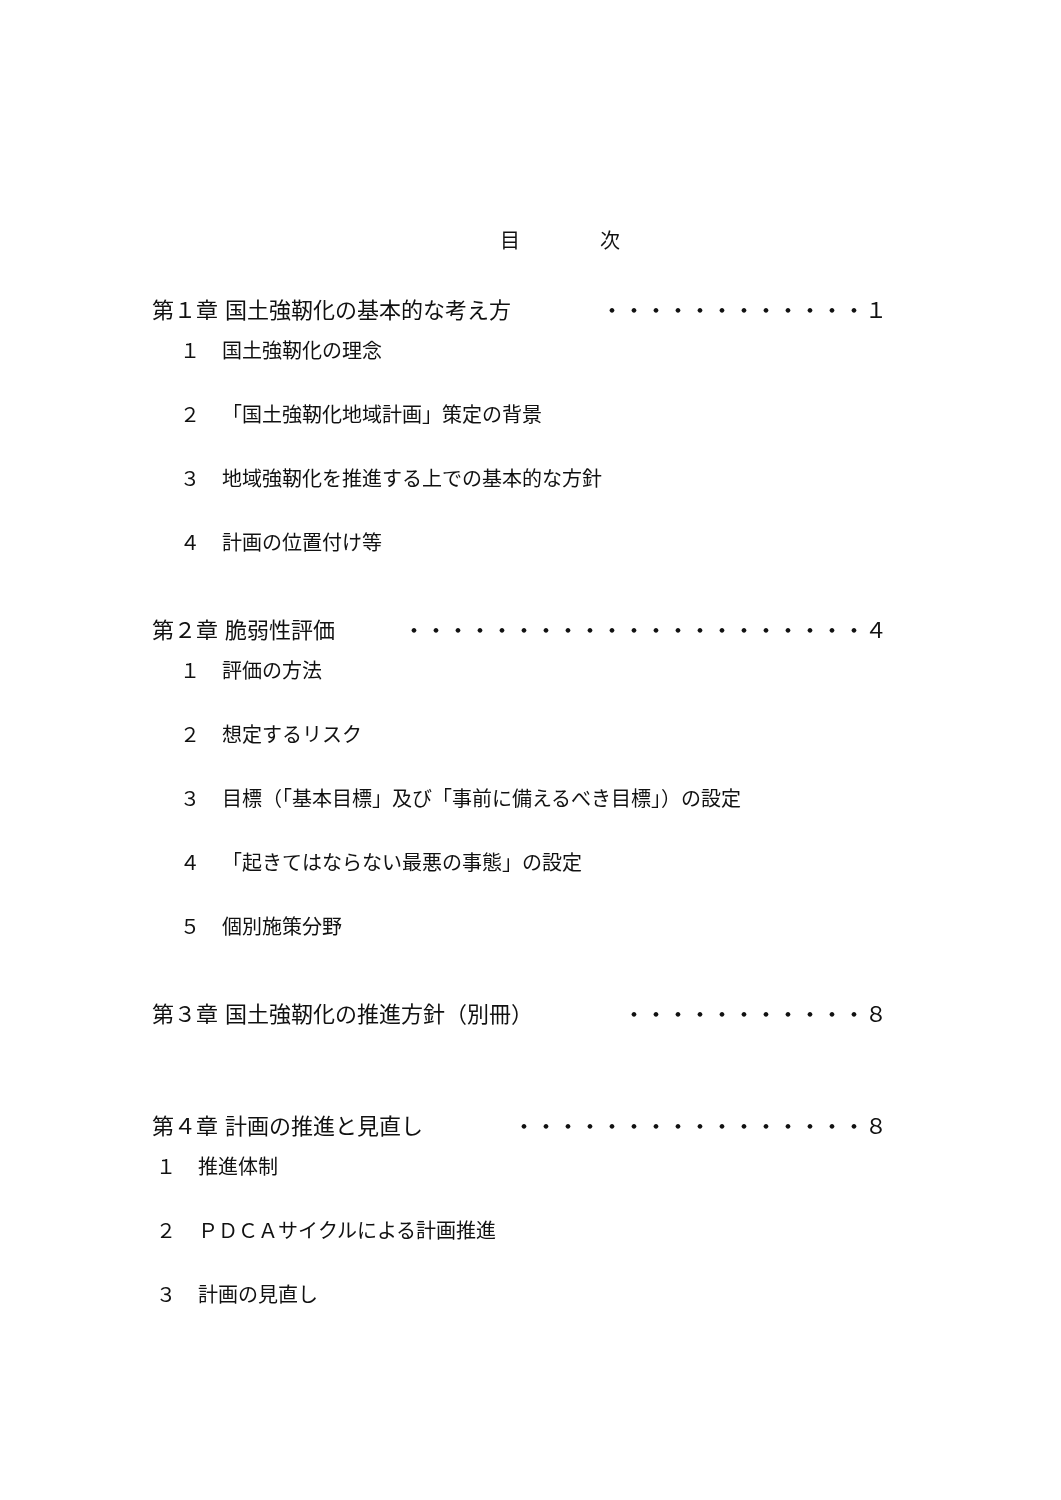目　　　　次
第１章 国土強靭化の基本的な考え方 ・・・・・・・・・・・・１
１ 国土強靭化の理念
２ 「国土強靭化地域計画」策定の背景
３ 地域強靭化を推進する上での基本的な方針
４ 計画の位置付け等
第２章 脆弱性評価 ・・・・・・・・・・・・・・・・・・・・・４
１ 評価の方法
２ 想定するリスク
３ 目標（「基本目標」及び「事前に備えるべき目標」）の設定
４ 「起きてはならない最悪の事態」の設定
５ 個別施策分野
第３章 国土強靭化の推進方針（別冊） ・・・・・・・・・・・８
第４章 計画の推進と見直し ・・・・・・・・・・・・・・・・８
１ 推進体制
２ ＰＤＣＡサイクルによる計画推進
３ 計画の見直し